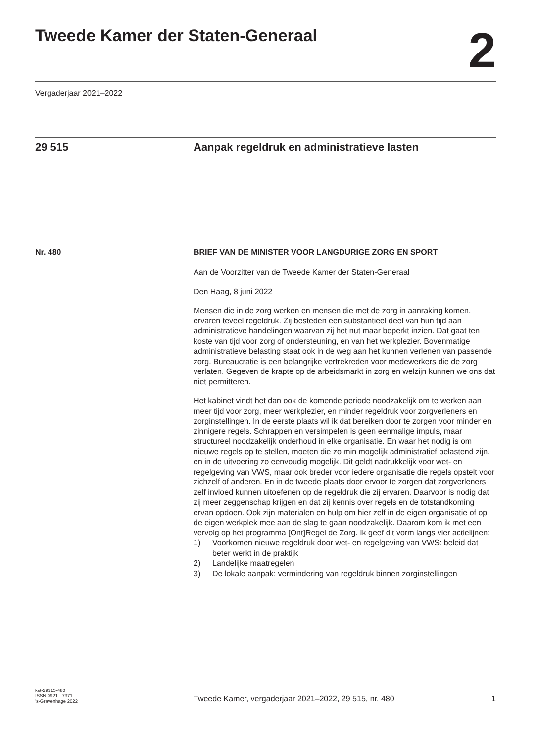Tweede Kamer der Staten-Generaal
2
Vergaderjaar 2021–2022
29 515 Aanpak regeldruk en administratieve lasten
Nr. 480 BRIEF VAN DE MINISTER VOOR LANGDURIGE ZORG EN SPORT
Aan de Voorzitter van de Tweede Kamer der Staten-Generaal
Den Haag, 8 juni 2022
Mensen die in de zorg werken en mensen die met de zorg in aanraking komen, ervaren teveel regeldruk. Zij besteden een substantieel deel van hun tijd aan administratieve handelingen waarvan zij het nut maar beperkt inzien. Dat gaat ten koste van tijd voor zorg of ondersteuning, en van het werkplezier. Bovenmatige administratieve belasting staat ook in de weg aan het kunnen verlenen van passende zorg. Bureaucratie is een belangrijke vertrekreden voor medewerkers die de zorg verlaten. Gegeven de krapte op de arbeidsmarkt in zorg en welzijn kunnen we ons dat niet permitteren.
Het kabinet vindt het dan ook de komende periode noodzakelijk om te werken aan meer tijd voor zorg, meer werkplezier, en minder regeldruk voor zorgverleners en zorginstellingen. In de eerste plaats wil ik dat bereiken door te zorgen voor minder en zinnigere regels. Schrappen en versimpelen is geen eenmalige impuls, maar structureel noodzakelijk onderhoud in elke organisatie. En waar het nodig is om nieuwe regels op te stellen, moeten die zo min mogelijk administratief belastend zijn, en in de uitvoering zo eenvoudig mogelijk. Dit geldt nadrukkelijk voor wet- en regelgeving van VWS, maar ook breder voor iedere organisatie die regels opstelt voor zichzelf of anderen. En in de tweede plaats door ervoor te zorgen dat zorgverleners zelf invloed kunnen uitoefenen op de regeldruk die zij ervaren. Daarvoor is nodig dat zij meer zeggenschap krijgen en dat zij kennis over regels en de totstandkoming ervan opdoen. Ook zijn materialen en hulp om hier zelf in de eigen organisatie of op de eigen werkplek mee aan de slag te gaan noodzakelijk. Daarom kom ik met een vervolg op het programma [Ont]Regel de Zorg. Ik geef dit vorm langs vier actielijnen:
1) Voorkomen nieuwe regeldruk door wet- en regelgeving van VWS: beleid dat beter werkt in de praktijk
2) Landelijke maatregelen
3) De lokale aanpak: vermindering van regeldruk binnen zorginstellingen
kst-29515-480
ISSN 0921 - 7371
’s-Gravenhage 2022
Tweede Kamer, vergaderjaar 2021–2022, 29 515, nr. 480 1